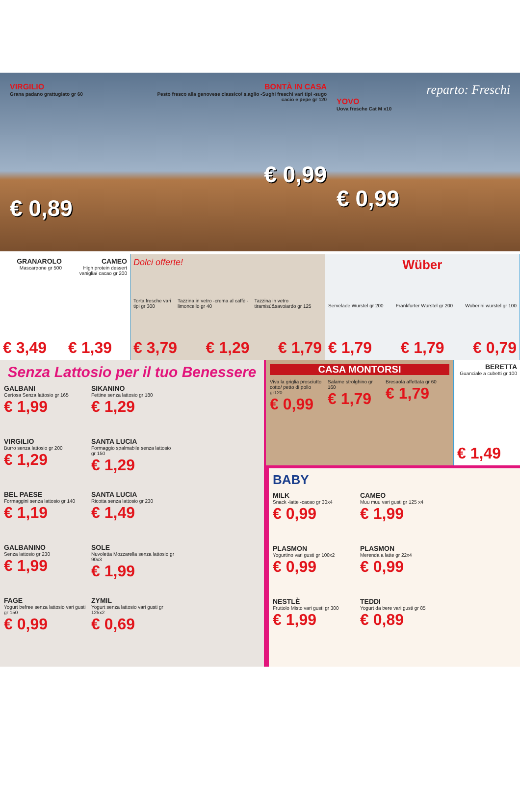VIRGILIO
Grana padano grattugiato gr 60
€ 0,89
BONTÀ IN CASA
Pesto fresco alla genovese classico/ s.aglio -Sughi freschi vari tipi -sugo cacio e pepe gr 120
€ 0,99
reparto: Freschi
YOVO
Uova fresche Cat M x10
€ 0,99
GRANAROLO
Mascarpone gr 500
€ 3,49
CAMEO
High protein dessert vaniglia/ cacao gr 200
€ 1,39
Dolci offerte!
Torta fresche vari tipi gr 300 Tazzina in vetro -crema al caffè -limoncello gr 40 Tazzina in vetro tiramisù&savoiardo gr 125
€ 3,79 € 1,29 € 1,79
Wüber
Servelade Wurstel gr 200 Frankfurter Wurstel gr 200 Wuberini wurstel gr 100
€ 1,79 € 1,79 € 0,79
Senza Lattosio per il tuo Benessere
GALBANI
Certosa Senza lattosio gr 165
€ 1,99
SIKANINO
Fettine senza lattosio gr 180
€ 1,29
VIRGILIO
Burro senza lattosio gr 200
€ 1,29
SANTA LUCIA
Formaggio spalmabile senza lattosio gr 150
€ 1,29
BEL PAESE
Formaggini senza lattosio gr 140
€ 1,19
SANTA LUCIA
Ricotta senza lattosio gr 230
€ 1,49
GALBANINO
Senza lattosio gr 230
€ 1,99
SOLE
Nuvoletta Mozzarella senza lattosio gr 90x3
€ 1,99
FAGE
Yogurt befree senza lattosio vari gusti gr 150
€ 0,99
ZYMIL
Yogurt senza lattosio vari gusti gr 125x2
€ 0,69
CASA MONTORSI
Viva la griglia prosciutto cotto/ petto di pollo gr120
€ 0,99
Salame strolghino gr 160
€ 1,79
Bresaola affettata gr 60
€ 1,79
BERETTA
Guanciale a cubetti gr 100
€ 1,49
BABY
MILK
Snack -latte -cacao gr 30x4
€ 0,99
CAMEO
Muu muu vari gusti gr 125 x4
€ 1,99
PLASMON
Yogurtino vari gusti gr 100x2
€ 0,99
PLASMON
Merenda a latte gr 22x4
€ 0,99
NESTLÈ
Fruttolo Misto vari gusti gr 300
€ 1,99
TEDDI
Yogurt da bere vari gusti gr 85
€ 0,89